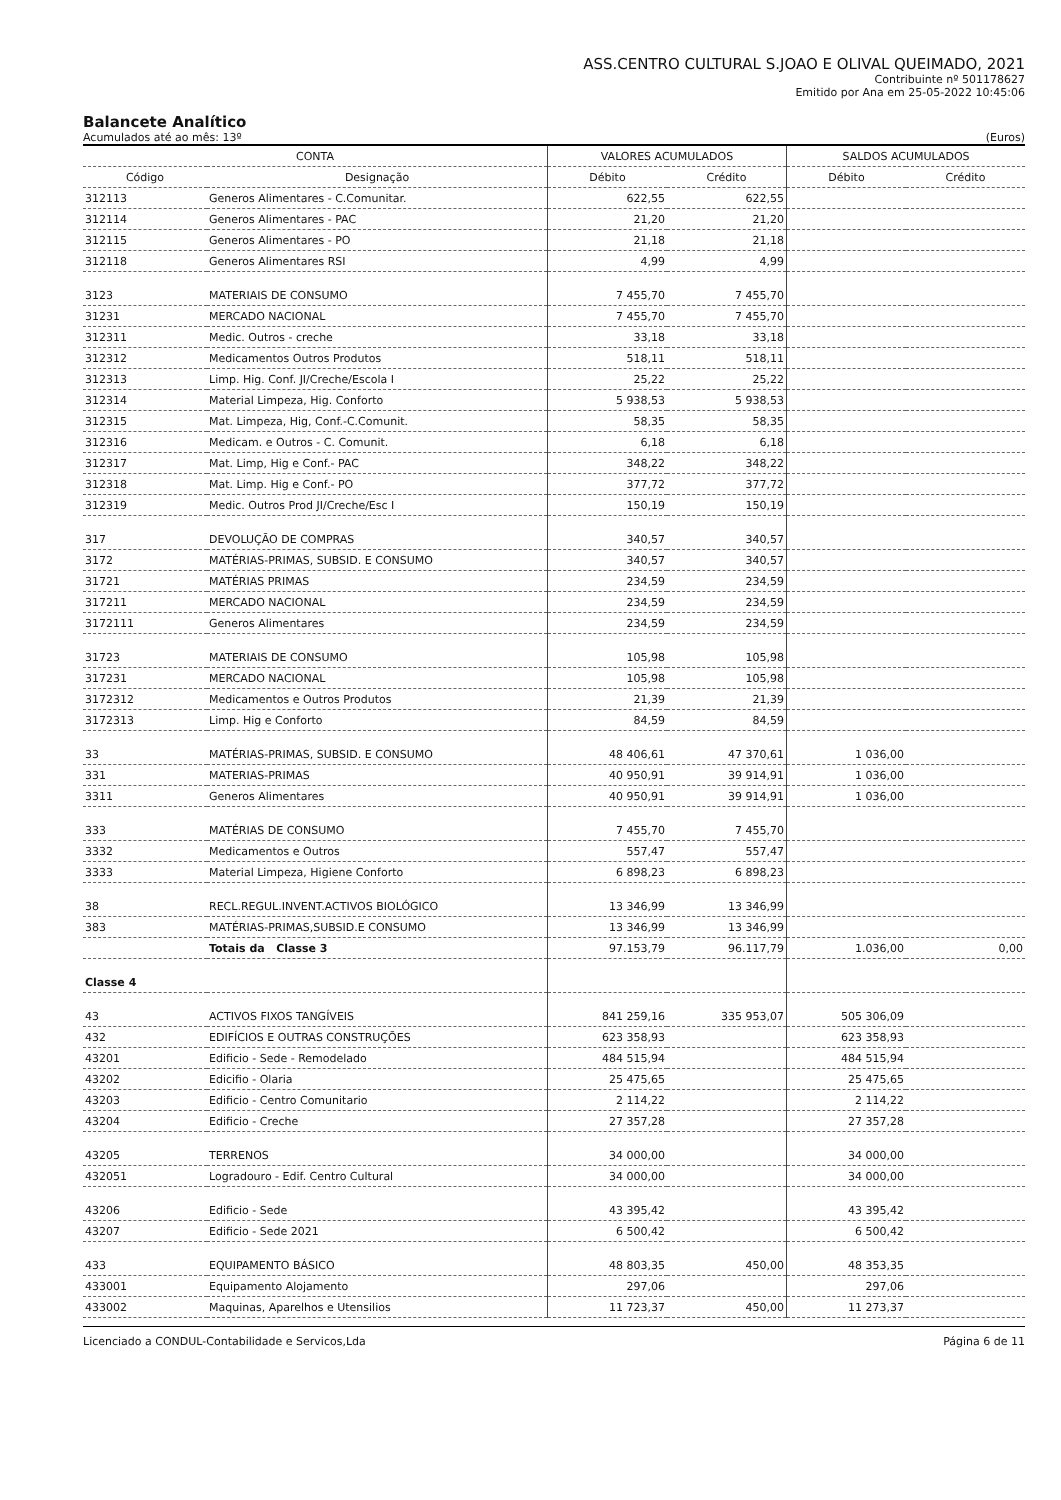ASS.CENTRO CULTURAL S.JOAO E OLIVAL QUEIMADO, 2021
Contribuinte nº 501178627
Emitido por Ana em 25-05-2022 10:45:06
Balancete Analítico
Acumulados até ao mês: 13º (Euros)
| CONTA | | VALORES ACUMULADOS | | SALDOS ACUMULADOS | |
| --- | --- | --- | --- | --- | --- |
| Código | Designação | Débito | Crédito | Débito | Crédito |
| 312113 | Generos Alimentares - C.Comunitar. | 622,55 | 622,55 | | |
| 312114 | Generos Alimentares - PAC | 21,20 | 21,20 | | |
| 312115 | Generos Alimentares - PO | 21,18 | 21,18 | | |
| 312118 | Generos Alimentares RSI | 4,99 | 4,99 | | |
| 3123 | MATERIAIS DE CONSUMO | 7 455,70 | 7 455,70 | | |
| 31231 | MERCADO NACIONAL | 7 455,70 | 7 455,70 | | |
| 312311 | Medic. Outros - creche | 33,18 | 33,18 | | |
| 312312 | Medicamentos Outros Produtos | 518,11 | 518,11 | | |
| 312313 | Limp. Hig. Conf. JI/Creche/Escola I | 25,22 | 25,22 | | |
| 312314 | Material Limpeza, Hig. Conforto | 5 938,53 | 5 938,53 | | |
| 312315 | Mat. Limpeza, Hig, Conf.-C.Comunit. | 58,35 | 58,35 | | |
| 312316 | Medicam. e Outros - C. Comunit. | 6,18 | 6,18 | | |
| 312317 | Mat. Limp, Hig e Conf.- PAC | 348,22 | 348,22 | | |
| 312318 | Mat. Limp. Hig e Conf.- PO | 377,72 | 377,72 | | |
| 312319 | Medic. Outros Prod JI/Creche/Esc I | 150,19 | 150,19 | | |
| 317 | DEVOLUÇÃO DE COMPRAS | 340,57 | 340,57 | | |
| 3172 | MATÉRIAS-PRIMAS, SUBSID. E CONSUMO | 340,57 | 340,57 | | |
| 31721 | MATÉRIAS PRIMAS | 234,59 | 234,59 | | |
| 317211 | MERCADO NACIONAL | 234,59 | 234,59 | | |
| 3172111 | Generos Alimentares | 234,59 | 234,59 | | |
| 31723 | MATERIAIS DE CONSUMO | 105,98 | 105,98 | | |
| 317231 | MERCADO NACIONAL | 105,98 | 105,98 | | |
| 3172312 | Medicamentos e Outros Produtos | 21,39 | 21,39 | | |
| 3172313 | Limp. Hig e Conforto | 84,59 | 84,59 | | |
| 33 | MATÉRIAS-PRIMAS, SUBSID. E CONSUMO | 48 406,61 | 47 370,61 | 1 036,00 | |
| 331 | MATERIAS-PRIMAS | 40 950,91 | 39 914,91 | 1 036,00 | |
| 3311 | Generos Alimentares | 40 950,91 | 39 914,91 | 1 036,00 | |
| 333 | MATÉRIAS DE CONSUMO | 7 455,70 | 7 455,70 | | |
| 3332 | Medicamentos e Outros | 557,47 | 557,47 | | |
| 3333 | Material Limpeza, Higiene Conforto | 6 898,23 | 6 898,23 | | |
| 38 | RECL.REGUL.INVENT.ACTIVOS BIOLÓGICO | 13 346,99 | 13 346,99 | | |
| 383 | MATÉRIAS-PRIMAS,SUBSID.E CONSUMO | 13 346,99 | 13 346,99 | | |
| | Totais da Classe 3 | 97.153,79 | 96.117,79 | 1.036,00 | 0,00 |
| Classe 4 | | | | | |
| 43 | ACTIVOS FIXOS TANGÍVEIS | 841 259,16 | 335 953,07 | 505 306,09 | |
| 432 | EDIFÍCIOS E OUTRAS CONSTRUÇÕES | 623 358,93 | | 623 358,93 | |
| 43201 | Edificio - Sede - Remodelado | 484 515,94 | | 484 515,94 | |
| 43202 | Edicifio - Olaria | 25 475,65 | | 25 475,65 | |
| 43203 | Edificio - Centro Comunitario | 2 114,22 | | 2 114,22 | |
| 43204 | Edificio - Creche | 27 357,28 | | 27 357,28 | |
| 43205 | TERRENOS | 34 000,00 | | 34 000,00 | |
| 432051 | Logradouro - Edif. Centro Cultural | 34 000,00 | | 34 000,00 | |
| 43206 | Edificio - Sede | 43 395,42 | | 43 395,42 | |
| 43207 | Edificio - Sede 2021 | 6 500,42 | | 6 500,42 | |
| 433 | EQUIPAMENTO BÁSICO | 48 803,35 | 450,00 | 48 353,35 | |
| 433001 | Equipamento Alojamento | 297,06 | | 297,06 | |
| 433002 | Maquinas, Aparelhos e Utensilios | 11 723,37 | 450,00 | 11 273,37 | |
Licenciado a CONDUL-Contabilidade e Servicos,Lda Página 6 de 11